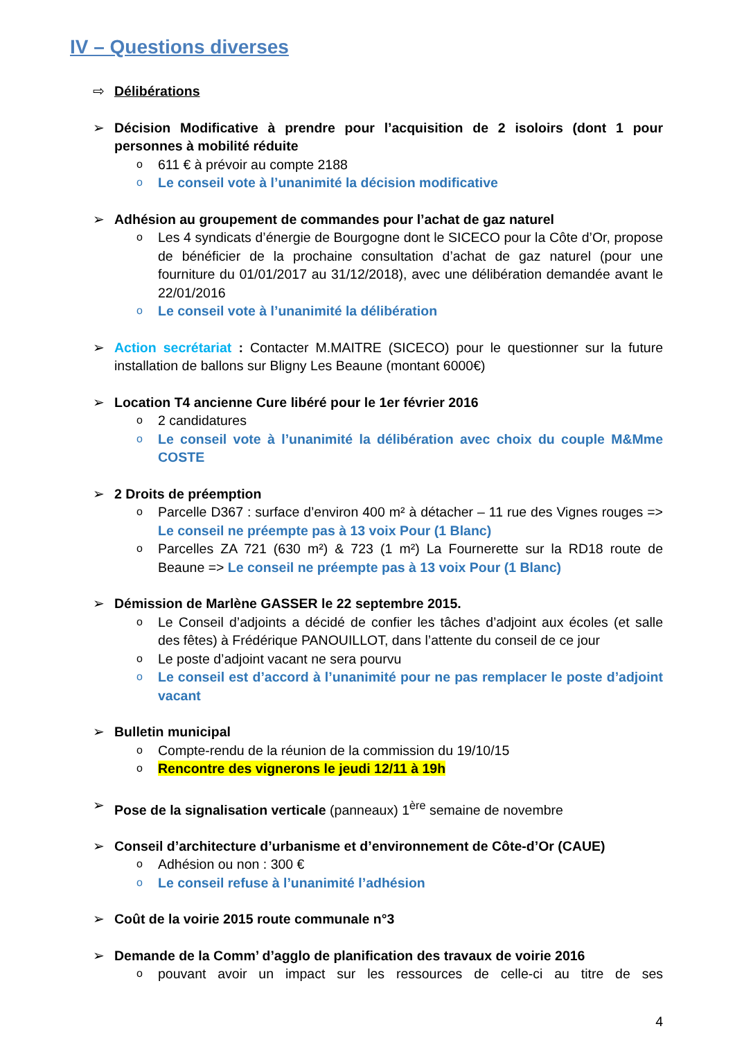IV – Questions diverses
⇨ Délibérations
➢ Décision Modificative à prendre pour l’acquisition de 2 isoloirs (dont 1 pour personnes à mobilité réduite
o 611 € à prévoir au compte 2188
o Le conseil vote à l’unanimité la décision modificative
➢ Adhésion au groupement de commandes pour l’achat de gaz naturel
o Les 4 syndicats d’énergie de Bourgogne dont le SICECO pour la Côte d’Or, propose de bénéficier de la prochaine consultation d’achat de gaz naturel (pour une fourniture du 01/01/2017 au 31/12/2018), avec une délibération demandée avant le 22/01/2016
o Le conseil vote à l’unanimité la délibération
➢ Action secrétariat : Contacter M.MAITRE (SICECO) pour le questionner sur la future installation de ballons sur Bligny Les Beaune (montant 6000€)
➢ Location T4 ancienne Cure libéré pour le 1er février 2016
o 2 candidatures
o Le conseil vote à l’unanimité la délibération avec choix du couple M&Mme COSTE
➢ 2 Droits de préemption
o Parcelle D367 : surface d’environ 400 m² à détacher – 11 rue des Vignes rouges => Le conseil ne préempte pas à 13 voix Pour (1 Blanc)
o Parcelles ZA 721 (630 m²) & 723 (1 m²) La Fournerette sur la RD18 route de Beaune => Le conseil ne préempte pas à 13 voix Pour (1 Blanc)
➢ Démission de Marlène GASSER le 22 septembre 2015.
o Le Conseil d’adjoints a décidé de confier les tâches d’adjoint aux écoles (et salle des fêtes) à Frédérique PANOUILLOT, dans l’attente du conseil de ce jour
o Le poste d’adjoint vacant ne sera pourvu
o Le conseil est d’accord à l’unanimité pour ne pas remplacer le poste d’adjoint vacant
➢ Bulletin municipal
o Compte-rendu de la réunion de la commission du 19/10/15
o Rencontre des vignerons le jeudi 12/11 à 19h
➢ Pose de la signalisation verticale (panneaux) 1<sup>ère</sup> semaine de novembre
➢ Conseil d’architecture d’urbanisme et d’environnement de Côte-d’Or (CAUE)
o Adhésion ou non : 300 €
o Le conseil refuse à l’unanimité l’adhésion
➢ Coût de la voirie 2015 route communale n°3
➢ Demande de la Comm’ d’agglo de planification des travaux de voirie 2016
opouvant avoir un impact sur les ressources de celle-ci au titre de ses
4